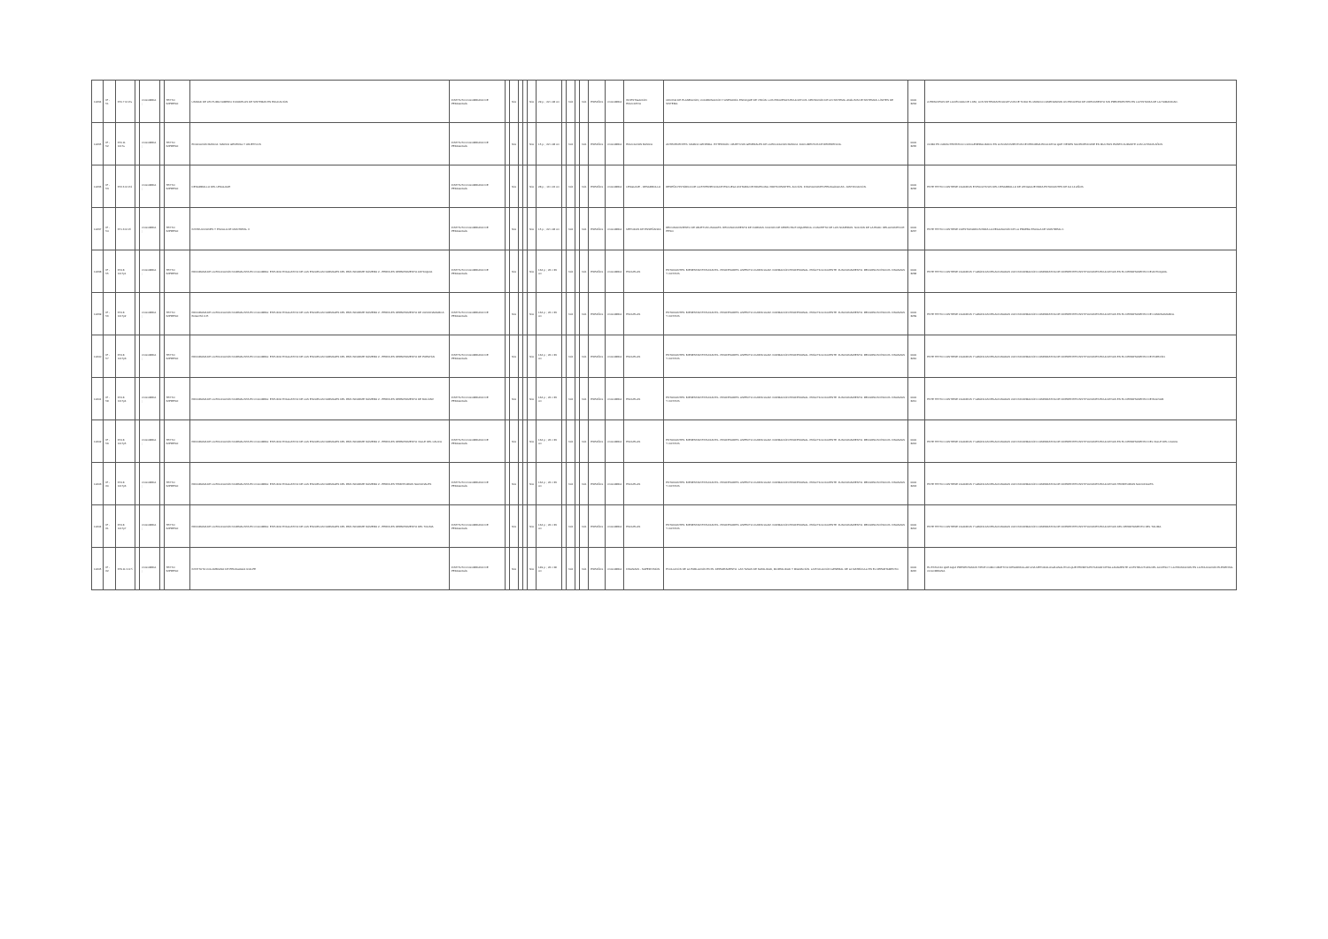| 10234 | IP - 51 | 370.7 IC17e | | COLOMBIA ; | | TEXTO IMPRESO | UNIDAD DE LECTURA NUMERO 3 MODELOS DE SISTEMAS EN EDUCACIÓN | INSTITUTO COLOMBIANO DE PEDAGOGÍA | | N/A | | | N/A | 29 p. ; 22 x 28 cm | | N/A | | N/A | ESPAÑOL | COLOMBIA | INVESTIGACIÓN EDUCATIVA | OFICINA DE PLANEACIÓN, COORDINACIÓN Y ASESORÍA. ENFOQUE DE VISIÓN. LOS PROCESOS EDUCATIVOS. DEFINICIÓN DE UN SISTEMA. ANÁLISIS DE SISTEMAS. LÍMITES DE SISTEMA. | 0000 3234 | A PRINCIPIOS DE LA DÉCADA DE 1.950, LOS SISTEMAS EDUCATIVOS DE TODO EL MUNDO COMENZARON UN PROCESO DE CRECIMIENTO SIN PRECEDENTES EN LA HISTORIA DE LA HUMANIDAD. |
| 10235 | IP - 52 | 370.11 IC17e | | COLOMBIA ; | | TEXTO IMPRESO | EDUCACIÓN BÁSICA: MARCO GENERAL Y OBJETIVOS | INSTITUTO COLOMBIANO DE PEDAGOGÍA | | N/A | | | N/A | 15 p. ; 22 x 28 cm | | N/A | | N/A | ESPAÑOL | COLOMBIA | EDUCACIÓN BÁSICA | ANTECEDENTES. MARCO GENERAL. EXTENSIÓN. OBJETIVOS GENERALES DE LA EDUCACIÓN BÁSICA. DOCUMENTOS DE REFERENCIA. | 0000 3235 | COMO ES CARACTERÍSTICO CASI GENERALIZADO EN LOS MOVIMIENTOS DE REFORMA EDUCATIVA QUE VIENEN SUCEDIÉNDOSE EN MUCHOS PAÍSES DURANTE LOS ÚLTIMOS AÑOS. |
| 10236 | IP - 53 | 372.6 IC17d | | COLOMBIA ; | | TEXTO IMPRESO | DESARROLLO DEL LENGUAJE | INSTITUTO COLOMBIANO DE PEDAGOGÍA | | N/A | | | N/A | 28 p. ; 16 x 22 cm | | N/A | | N/A | ESPAÑOL | COLOMBIA | LENGUAJE - DESARROLLO | RESEÑA HISTÓRICA DE LA EXPERIENCIA DE ESCUELA UNITARIA DE PAMPLONA. PARTICIPANTES. ACCIÓN. INNOVACIONES PEDAGÓGICAS. JUSTIFICACIÓN. | 0000 3236 | ESTE TEXTO CONTIENE CUADROS EXPLICATIVOS DEL DESARROLLO DE LENGUAJE PARA ESTUDIANTES DE 9 A 14 AÑOS. |
| 10237 | IP - 54 | 371.3 IC17i | | COLOMBIA ; | | TEXTO IMPRESO | INSTRUCCIONES Y ESCALA DE MONTREAL II | INSTITUTO COLOMBIANO DE PEDAGOGÍA | | N/A | | | N/A | 15 p. ; 22 x 28 cm | | N/A | | N/A | ESPAÑOL | COLOMBIA | MÉTODOS DE ENSEÑANZA | RECONOCIMIENTO DE OBJETOS USUALES. RECONOCIMIENTO DE FORMAS. NOCIÓN DE DERECHA E IZQUIERDA. CONCEPTO DE LOS NÚMEROS. NOCIÓN DE LA EDAD. RELACIONES DE PESO. | 0000 3237 | ESTE TEXTO CONTIENE CUESTIONARIOS PARA LA REALIZACIÓN DE LA PRUEBA ESCALA DE MONTREAL II. |
| 10238 | IP - 55 | 374.8 IC17p1 | | COLOMBIA ; | | TEXTO IMPRESO | PANORAMA DE LA EDUCACIÓN NORMALISTA EN COLOMBIA: ESTUDIO EVALUATIVO DE LAS ESCUELAS NORMALES DEL PAÍS INFORME NÚMERO 2 - PERFILES DEPARTAMENTO ANTIOQUIA | INSTITUTO COLOMBIANO DE PEDAGOGÍA | | N/A | | | N/A | 164 p. ; 22 x 33 cm | | N/A | | N/A | ESPAÑOL | COLOMBIA | ESCUELAS | ESTUDIANTES. BIENESTAR ESTUDIANTIL. PROFESORES. ASPECTO CURRICULAR. FORMACIÓN PROFESIONAL. PRÁCTICA DOCENTE. FUNCIONAMIENTO. RECURSOS FÍSICOS. FINANZAS Y COSTOS. | 0000 3238 | ESTE TEXTO CONTIENE CUADROS Y GRÁFICAS RELACIONADAS CON INFORMACIÓN COMPARATIVA DE DIFERENTES INSTITUCIONES EDUCATIVAS EN EL DEPARTAMENTO DE ANTIOQUIA. |
| 10239 | IP - 56 | 374.8 IC17p2 | | COLOMBIA ; | | TEXTO IMPRESO | PANORAMA DE LA EDUCACIÓN NORMALISTA EN COLOMBIA: ESTUDIO EVALUATIVO DE LAS ESCUELAS NORMALES DEL PAÍS INFORME NÚMERO 2 - PERFILES DEPARTAMENTO DE CUNDINAMARCA BOGOTÁ D.E. | INSTITUTO COLOMBIANO DE PEDAGOGÍA | | N/A | | | N/A | 164 p. ; 22 x 33 cm | | N/A | | N/A | ESPAÑOL | COLOMBIA | ESCUELAS | ESTUDIANTES. BIENESTAR ESTUDIANTIL. PROFESORES. ASPECTO CURRICULAR. FORMACIÓN PROFESIONAL. PRÁCTICA DOCENTE. FUNCIONAMIENTO. RECURSOS FÍSICOS. FINANZAS Y COSTOS. | 0000 3239 | ESTE TEXTO CONTIENE CUADROS Y GRÁFICAS RELACIONADAS CON INFORMACIÓN COMPARATIVA DE DIFERENTES INSTITUCIONES EDUCATIVAS EN EL DEPARTAMENTO DE CUNDINAMARCA. |
| 10240 | IP - 57 | 374.8 IC17p3 | | COLOMBIA ; | | TEXTO IMPRESO | PANORAMA DE LA EDUCACIÓN NORMALISTA EN COLOMBIA: ESTUDIO EVALUATIVO DE LAS ESCUELAS NORMALES DEL PAÍS INFORME NÚMERO 2 - PERFILES DEPARTAMENTO DE POPAYÁN | INSTITUTO COLOMBIANO DE PEDAGOGÍA | | N/A | | | N/A | 164 p. ; 22 x 33 cm | | N/A | | N/A | ESPAÑOL | COLOMBIA | ESCUELAS | ESTUDIANTES. BIENESTAR ESTUDIANTIL. PROFESORES. ASPECTO CURRICULAR. FORMACIÓN PROFESIONAL. PRÁCTICA DOCENTE. FUNCIONAMIENTO. RECURSOS FÍSICOS. FINANZAS Y COSTOS. | 0000 3240 | ESTE TEXTO CONTIENE CUADROS Y GRÁFICAS RELACIONADAS CON INFORMACIÓN COMPARATIVA DE DIFERENTES INSTITUCIONES EDUCATIVAS EN EL DEPARTAMENTO DE POPAYÁN. |
| 10241 | IP - 58 | 374.8 IC17p4 | | COLOMBIA ; | | TEXTO IMPRESO | PANORAMA DE LA EDUCACIÓN NORMALISTA EN COLOMBIA: ESTUDIO EVALUATIVO DE LAS ESCUELAS NORMALES DEL PAÍS INFORME NÚMERO 2 - PERFILES DEPARTAMENTO DE BOLÍVAR | INSTITUTO COLOMBIANO DE PEDAGOGÍA | | N/A | | | N/A | 164 p. ; 22 x 33 cm | | N/A | | N/A | ESPAÑOL | COLOMBIA | ESCUELAS | ESTUDIANTES. BIENESTAR ESTUDIANTIL. PROFESORES. ASPECTO CURRICULAR. FORMACIÓN PROFESIONAL. PRÁCTICA DOCENTE. FUNCIONAMIENTO. RECURSOS FÍSICOS. FINANZAS Y COSTOS. | 0000 3241 | ESTE TEXTO CONTIENE CUADROS Y GRÁFICAS RELACIONADAS CON INFORMACIÓN COMPARATIVA DE DIFERENTES INSTITUCIONES EDUCATIVAS EN EL DEPARTAMENTO DE BOLÍVAR. |
| 10242 | IP - 59 | 374.8 IC17p5 | | COLOMBIA ; | | TEXTO IMPRESO | PANORAMA DE LA EDUCACIÓN NORMALISTA EN COLOMBIA: ESTUDIO EVALUATIVO DE LAS ESCUELAS NORMALES DEL PAÍS INFORME NÚMERO 2 - PERFILES DEPARTAMENTO VALLE DEL CAUCA | INSTITUTO COLOMBIANO DE PEDAGOGÍA | | N/A | | | N/A | 164 p. ; 22 x 33 cm | | N/A | | N/A | ESPAÑOL | COLOMBIA | ESCUELAS | ESTUDIANTES. BIENESTAR ESTUDIANTIL. PROFESORES. ASPECTO CURRICULAR. FORMACIÓN PROFESIONAL. PRÁCTICA DOCENTE. FUNCIONAMIENTO. RECURSOS FÍSICOS. FINANZAS Y COSTOS. | 0000 3242 | ESTE TEXTO CONTIENE CUADROS Y GRÁFICAS RELACIONADAS CON INFORMACIÓN COMPARATIVA DE DIFERENTES INSTITUCIONES EDUCATIVAS EN EL DEPARTAMENTO DEL VALLE DEL CAUCA. |
| 10243 | IP - 60 | 374.8 IC17p6 | | COLOMBIA ; | | TEXTO IMPRESO | PANORAMA DE LA EDUCACIÓN NORMALISTA EN COLOMBIA: ESTUDIO EVALUATIVO DE LAS ESCUELAS NORMALES DEL PAÍS INFORME NÚMERO 2 - PERFILES TERRITORIOS NACIONALES | INSTITUTO COLOMBIANO DE PEDAGOGÍA | | N/A | | | N/A | 164 p. ; 22 x 33 cm | | N/A | | N/A | ESPAÑOL | COLOMBIA | ESCUELAS | ESTUDIANTES. BIENESTAR ESTUDIANTIL. PROFESORES. ASPECTO CURRICULAR. FORMACIÓN PROFESIONAL. PRÁCTICA DOCENTE. FUNCIONAMIENTO. RECURSOS FÍSICOS. FINANZAS Y COSTOS. | 0000 3243 | ESTE TEXTO CONTIENE CUADROS Y GRÁFICAS RELACIONADAS CON INFORMACIÓN COMPARATIVA DE DIFERENTES INSTITUCIONES EDUCATIVAS TERRITORIOS NACIONALES. |
| 10244 | IP - 61 | 374.8 IC17p7 | | COLOMBIA ; | | TEXTO IMPRESO | PANORAMA DE LA EDUCACIÓN NORMALISTA EN COLOMBIA: ESTUDIO EVALUATIVO DE LAS ESCUELAS NORMALES DEL PAÍS INFORME NÚMERO 2 - PERFILES DEPARTAMENTO DEL TOLIMA | INSTITUTO COLOMBIANO DE PEDAGOGÍA | | N/A | | | N/A | 164 p. ; 22 x 33 cm | | N/A | | N/A | ESPAÑOL | COLOMBIA | ESCUELAS | ESTUDIANTES. BIENESTAR ESTUDIANTIL. PROFESORES. ASPECTO CURRICULAR. FORMACIÓN PROFESIONAL. PRÁCTICA DOCENTE. FUNCIONAMIENTO. RECURSOS FÍSICOS. FINANZAS Y COSTOS. | 0000 3244 | ESTE TEXTO CONTIENE CUADROS Y GRÁFICAS RELACIONADAS CON INFORMACIÓN COMPARATIVA DE DIFERENTES INSTITUCIONES EDUCATIVAS DEL DEPARTAMENTO DEL TOLIMA. |
| 10245 | IP - 62 | 379.11 IC17i | | COLOMBIA ; | | TEXTO IMPRESO | INSTITUTO COLOMBIANO DE PEDAGOGÍA ICOLPE | INSTITUTO COLOMBIANO DE PEDAGOGÍA | | N/A | | | N/A | 149 p. ; 22 x 28 cm | | N/A | | N/A | ESPAÑOL | COLOMBIA | FINANZAS - SUPERVISIÓN | EVOLUCIÓN DE LA POBLACIÓN EN EL DEPARTAMENTO. LAS TASAS DE NATALIDAD, MORTALIDAD Y MIGRACIÓN. LA EVOLUCIÓN GENERAL DE LA MATRÍCULA EN EL DEPARTAMENTO. | 0000 3245 | EL ESTUDIO QUE AQUÍ PRESENTAMOS TIENE COMO OBJETIVO DESARROLLAR UNA METODOLOGÍA ANALÍTICA QUE PERMITA ESTUDIAR DETALLADAMENTE LA ESTRUCTURA DEL ACCESO Y LA PROMOCIÓN EN LA EDUCACIÓN ELEMENTAL COLOMBIANA. |